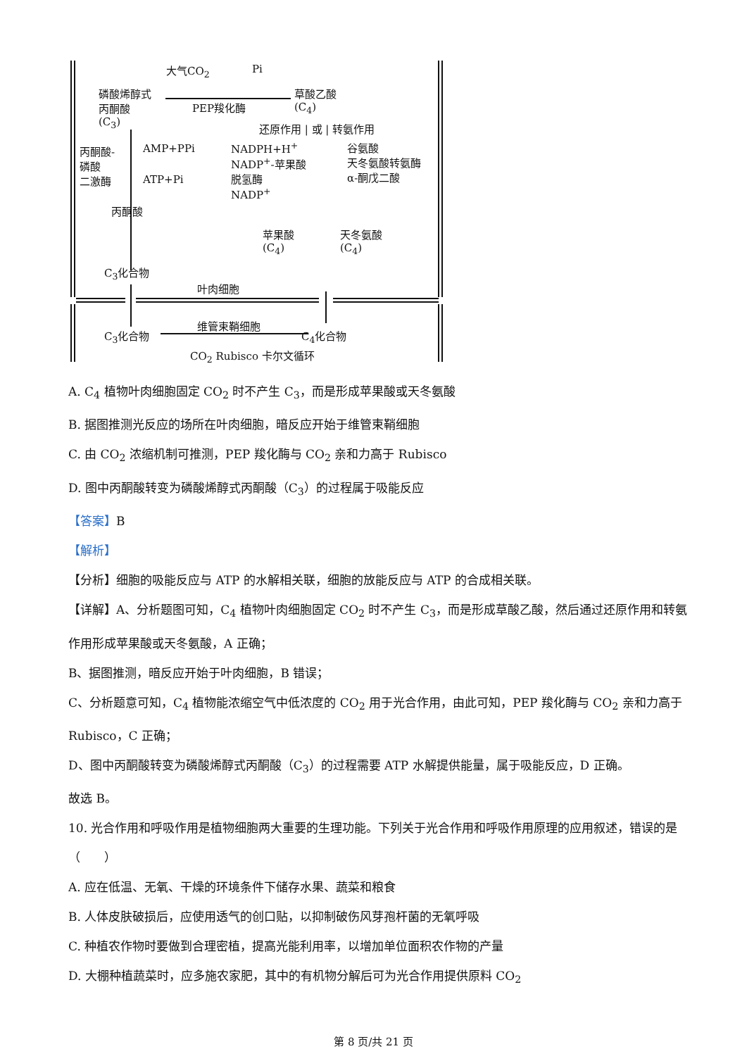大气CO<sub>2</sub> Pi
磷酸烯醇式
丙酮酸
(C<sub>3</sub>)
PEP羧化酶
草酸乙酸
(C<sub>4</sub>)
还原作用 | 或 | 转氨作用
丙酮酸-
磷酸
二激酶
AMP+PPi
ATP+Pi
NADPH+H<sup>+</sup>
NADP<sup>+</sup>-苹果酸
脱氢酶
NADP<sup>+</sup>
谷氨酸
天冬氨酸转氨酶
α-酮戊二酸
丙酮酸
苹果酸
(C<sub>4</sub>)
天冬氨酸
(C<sub>4</sub>)
C<sub>3</sub>化合物
叶肉细胞
维管束鞘细胞
C<sub>3</sub>化合物 C<sub>4</sub>化合物
CO<sub>2</sub> Rubisco 卡尔文循环
A. C<sub>4</sub> 植物叶肉细胞固定 CO<sub>2</sub> 时不产生 C<sub>3</sub>，而是形成苹果酸或天冬氨酸
B. 据图推测光反应的场所在叶肉细胞，暗反应开始于维管束鞘细胞
C. 由 CO<sub>2</sub> 浓缩机制可推测，PEP 羧化酶与 CO<sub>2</sub> 亲和力高于 Rubisco
D. 图中丙酮酸转变为磷酸烯醇式丙酮酸（C<sub>3</sub>）的过程属于吸能反应
【答案】B
【解析】
【分析】细胞的吸能反应与 ATP 的水解相关联，细胞的放能反应与 ATP 的合成相关联。
【详解】A、分析题图可知，C<sub>4</sub> 植物叶肉细胞固定 CO<sub>2</sub> 时不产生 C<sub>3</sub>，而是形成草酸乙酸，然后通过还原作用和转氨作用形成苹果酸或天冬氨酸，A 正确；
B、据图推测，暗反应开始于叶肉细胞，B 错误；
C、分析题意可知，C<sub>4</sub> 植物能浓缩空气中低浓度的 CO<sub>2</sub> 用于光合作用，由此可知，PEP 羧化酶与 CO<sub>2</sub> 亲和力高于 Rubisco，C 正确；
D、图中丙酮酸转变为磷酸烯醇式丙酮酸（C<sub>3</sub>）的过程需要 ATP 水解提供能量，属于吸能反应，D 正确。
故选 B。
10. 光合作用和呼吸作用是植物细胞两大重要的生理功能。下列关于光合作用和呼吸作用原理的应用叙述，错误的是（　　）
A. 应在低温、无氧、干燥的环境条件下储存水果、蔬菜和粮食
B. 人体皮肤破损后，应使用透气的创口贴，以抑制破伤风芽孢杆菌的无氧呼吸
C. 种植农作物时要做到合理密植，提高光能利用率，以增加单位面积农作物的产量
D. 大棚种植蔬菜时，应多施农家肥，其中的有机物分解后可为光合作用提供原料 CO<sub>2</sub>
第 8 页/共 21 页